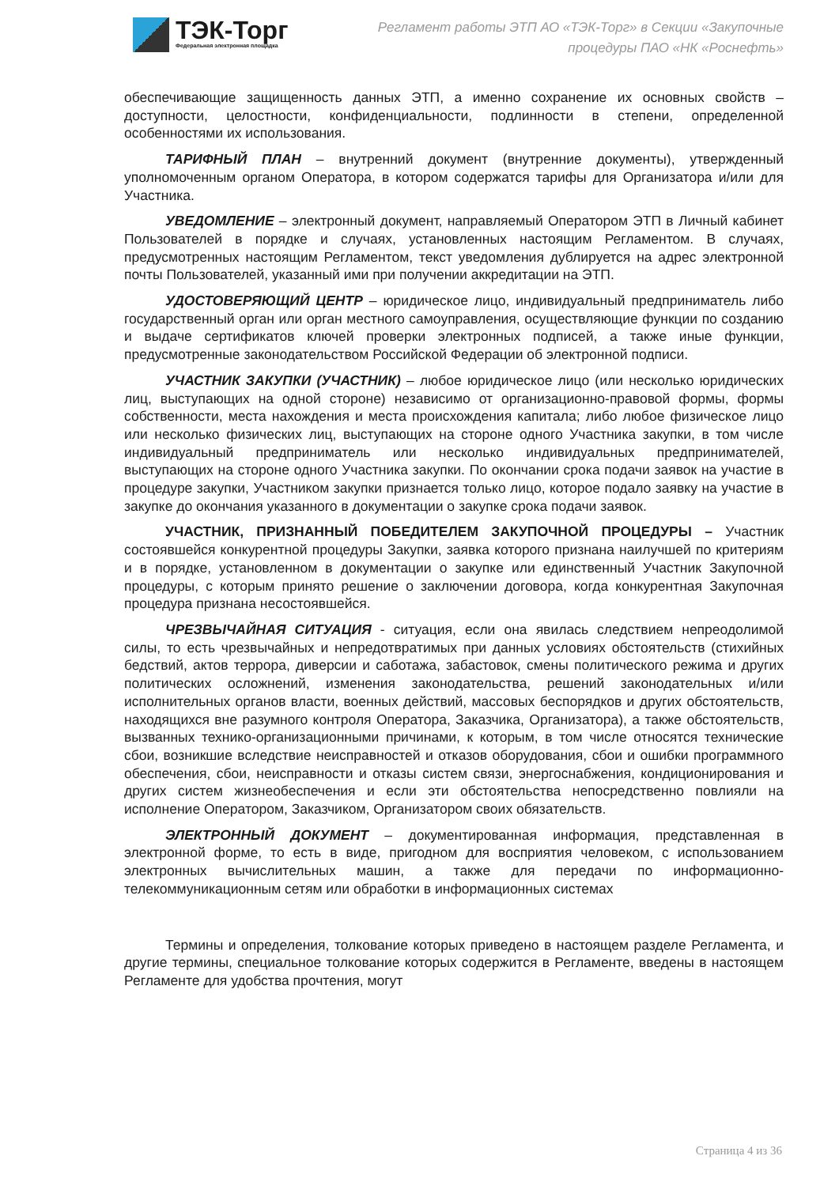ТЭК-Торг
Федеральная электронная площадка
Регламент работы ЭТП АО «ТЭК-Торг» в Секции «Закупочные процедуры ПАО «НК «Роснефть»
обеспечивающие защищенность данных ЭТП, а именно сохранение их основных свойств – доступности, целостности, конфиденциальности, подлинности в степени, определенной особенностями их использования.
ТАРИФНЫЙ ПЛАН – внутренний документ (внутренние документы), утвержденный уполномоченным органом Оператора, в котором содержатся тарифы для Организатора и/или для Участника.
УВЕДОМЛЕНИЕ – электронный документ, направляемый Оператором ЭТП в Личный кабинет Пользователей в порядке и случаях, установленных настоящим Регламентом. В случаях, предусмотренных настоящим Регламентом, текст уведомления дублируется на адрес электронной почты Пользователей, указанный ими при получении аккредитации на ЭТП.
УДОСТОВЕРЯЮЩИЙ ЦЕНТР – юридическое лицо, индивидуальный предприниматель либо государственный орган или орган местного самоуправления, осуществляющие функции по созданию и выдаче сертификатов ключей проверки электронных подписей, а также иные функции, предусмотренные законодательством Российской Федерации об электронной подписи.
УЧАСТНИК ЗАКУПКИ (УЧАСТНИК) – любое юридическое лицо (или несколько юридических лиц, выступающих на одной стороне) независимо от организационно-правовой формы, формы собственности, места нахождения и места происхождения капитала; либо любое физическое лицо или несколько физических лиц, выступающих на стороне одного Участника закупки, в том числе индивидуальный предприниматель или несколько индивидуальных предпринимателей, выступающих на стороне одного Участника закупки. По окончании срока подачи заявок на участие в процедуре закупки, Участником закупки признается только лицо, которое подало заявку на участие в закупке до окончания указанного в документации о закупке срока подачи заявок.
УЧАСТНИК, ПРИЗНАННЫЙ ПОБЕДИТЕЛЕМ ЗАКУПОЧНОЙ ПРОЦЕДУРЫ – Участник состоявшейся конкурентной процедуры Закупки, заявка которого признана наилучшей по критериям и в порядке, установленном в документации о закупке или единственный Участник Закупочной процедуры, с которым принято решение о заключении договора, когда конкурентная Закупочная процедура признана несостоявшейся.
ЧРЕЗВЫЧАЙНАЯ СИТУАЦИЯ - ситуация, если она явилась следствием непреодолимой силы, то есть чрезвычайных и непредотвратимых при данных условиях обстоятельств (стихийных бедствий, актов террора, диверсии и саботажа, забастовок, смены политического режима и других политических осложнений, изменения законодательства, решений законодательных и/или исполнительных органов власти, военных действий, массовых беспорядков и других обстоятельств, находящихся вне разумного контроля Оператора, Заказчика, Организатора), а также обстоятельств, вызванных технико-организационными причинами, к которым, в том числе относятся технические сбои, возникшие вследствие неисправностей и отказов оборудования, сбои и ошибки программного обеспечения, сбои, неисправности и отказы систем связи, энергоснабжения, кондиционирования и других систем жизнеобеспечения и если эти обстоятельства непосредственно повлияли на исполнение Оператором, Заказчиком, Организатором своих обязательств.
ЭЛЕКТРОННЫЙ ДОКУМЕНТ – документированная информация, представленная в электронной форме, то есть в виде, пригодном для восприятия человеком, с использованием электронных вычислительных машин, а также для передачи по информационно-телекоммуникационным сетям или обработки в информационных системах
Термины и определения, толкование которых приведено в настоящем разделе Регламента, и другие термины, специальное толкование которых содержится в Регламенте, введены в настоящем Регламенте для удобства прочтения, могут
Страница 4 из 36